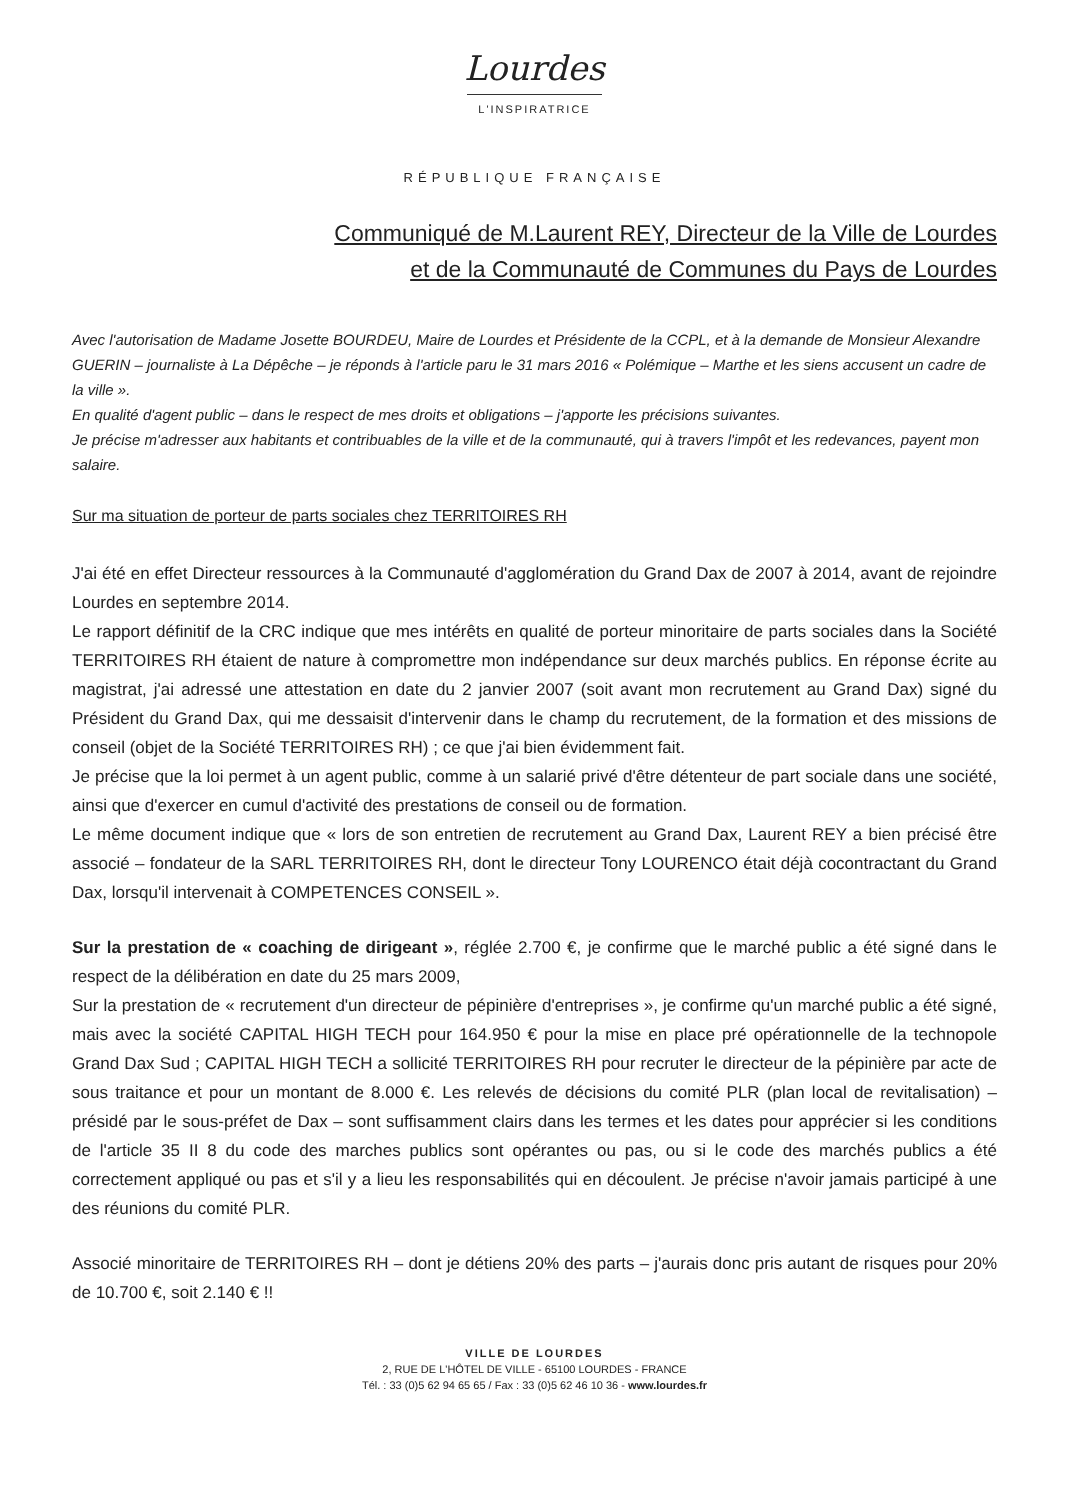Lourdes
L'INSPIRATRICE
RÉPUBLIQUE FRANÇAISE
Communiqué de M.Laurent REY, Directeur de la Ville de Lourdes
et de la Communauté de Communes du Pays de Lourdes
Avec l'autorisation de Madame Josette BOURDEU, Maire de Lourdes et Présidente de la CCPL, et à la demande de Monsieur Alexandre GUERIN – journaliste à La Dépêche – je réponds à l'article paru le 31 mars 2016 « Polémique – Marthe et les siens accusent un cadre de la ville ».
En qualité d'agent public – dans le respect de mes droits et obligations – j'apporte les précisions suivantes.
Je précise m'adresser aux habitants et contribuables de la ville et de la communauté, qui à travers l'impôt et les redevances, payent mon salaire.
Sur ma situation de porteur de parts sociales chez TERRITOIRES RH
J'ai été en effet Directeur ressources à la Communauté d'agglomération du Grand Dax de 2007 à 2014, avant de rejoindre Lourdes en septembre 2014.
Le rapport définitif de la CRC indique que mes intérêts en qualité de porteur minoritaire de parts sociales dans la Société TERRITOIRES RH étaient de nature à compromettre mon indépendance sur deux marchés publics. En réponse écrite au magistrat, j'ai adressé une attestation en date du 2 janvier 2007 (soit avant mon recrutement au Grand Dax) signé du Président du Grand Dax, qui me dessaisit d'intervenir dans le champ du recrutement, de la formation et des missions de conseil (objet de la Société TERRITOIRES RH) ; ce que j'ai bien évidemment fait.
Je précise que la loi permet à un agent public, comme à un salarié privé d'être détenteur de part sociale dans une société, ainsi que d'exercer en cumul d'activité des prestations de conseil ou de formation.
Le même document indique que « lors de son entretien de recrutement au Grand Dax, Laurent REY a bien précisé être associé – fondateur de la SARL TERRITOIRES RH, dont le directeur Tony LOURENCO était déjà cocontractant du Grand Dax, lorsqu'il intervenait à COMPETENCES CONSEIL ».
Sur la prestation de « coaching de dirigeant », réglée 2.700 €, je confirme que le marché public a été signé dans le respect de la délibération en date du 25 mars 2009,
Sur la prestation de « recrutement d'un directeur de pépinière d'entreprises », je confirme qu'un marché public a été signé, mais avec la société CAPITAL HIGH TECH pour 164.950 € pour la mise en place pré opérationnelle de la technopole Grand Dax Sud ; CAPITAL HIGH TECH a sollicité TERRITOIRES RH pour recruter le directeur de la pépinière par acte de sous traitance et pour un montant de 8.000 €. Les relevés de décisions du comité PLR (plan local de revitalisation) – présidé par le sous-préfet de Dax – sont suffisamment clairs dans les termes et les dates pour apprécier si les conditions de l'article 35 II 8 du code des marches publics sont opérantes ou pas, ou si le code des marchés publics a été correctement appliqué ou pas et s'il y a lieu les responsabilités qui en découlent. Je précise n'avoir jamais participé à une des réunions du comité PLR.
Associé minoritaire de TERRITOIRES RH – dont je détiens 20% des parts – j'aurais donc pris autant de risques pour 20% de 10.700 €, soit 2.140 € !!
VILLE DE LOURDES
2, RUE DE L'HÔTEL DE VILLE - 65100 LOURDES - FRANCE
Tél. : 33 (0)5 62 94 65 65 / Fax : 33 (0)5 62 46 10 36 - www.lourdes.fr